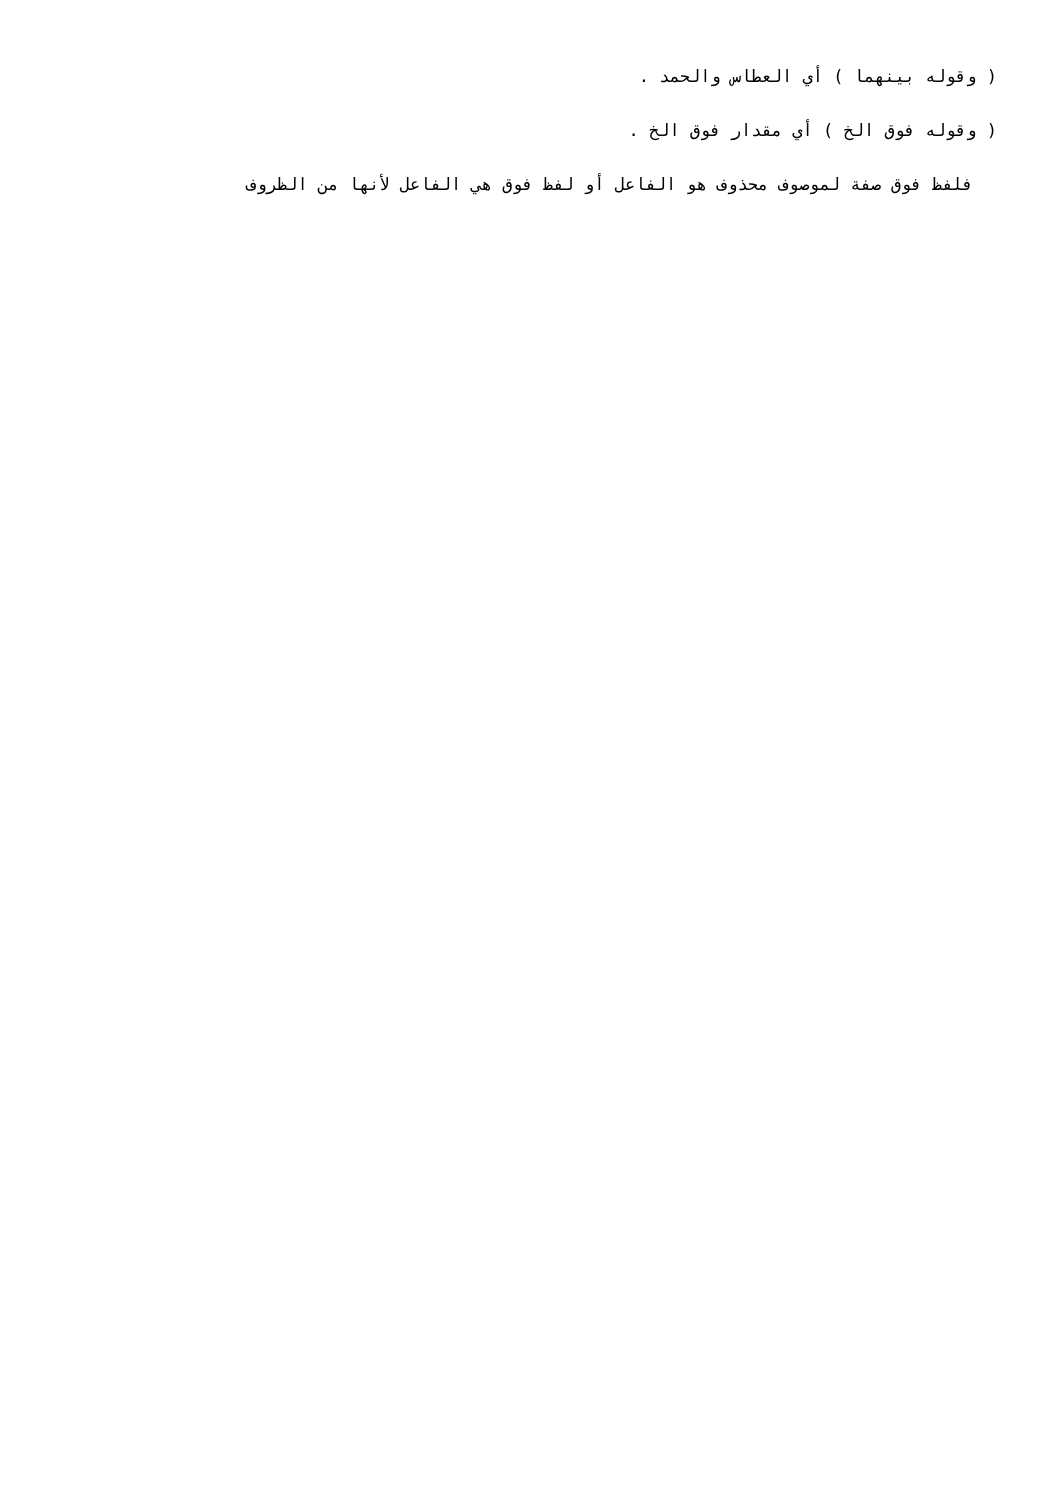( وقوله بينهما ) أي العطاس والحمد .
( وقوله فوق الخ ) أي مقدار فوق الخ .
فلفظ فوق صفة لموصوف محذوف هو الفاعل أو لفظ فوق هي الفاعل لأنها من الظروف